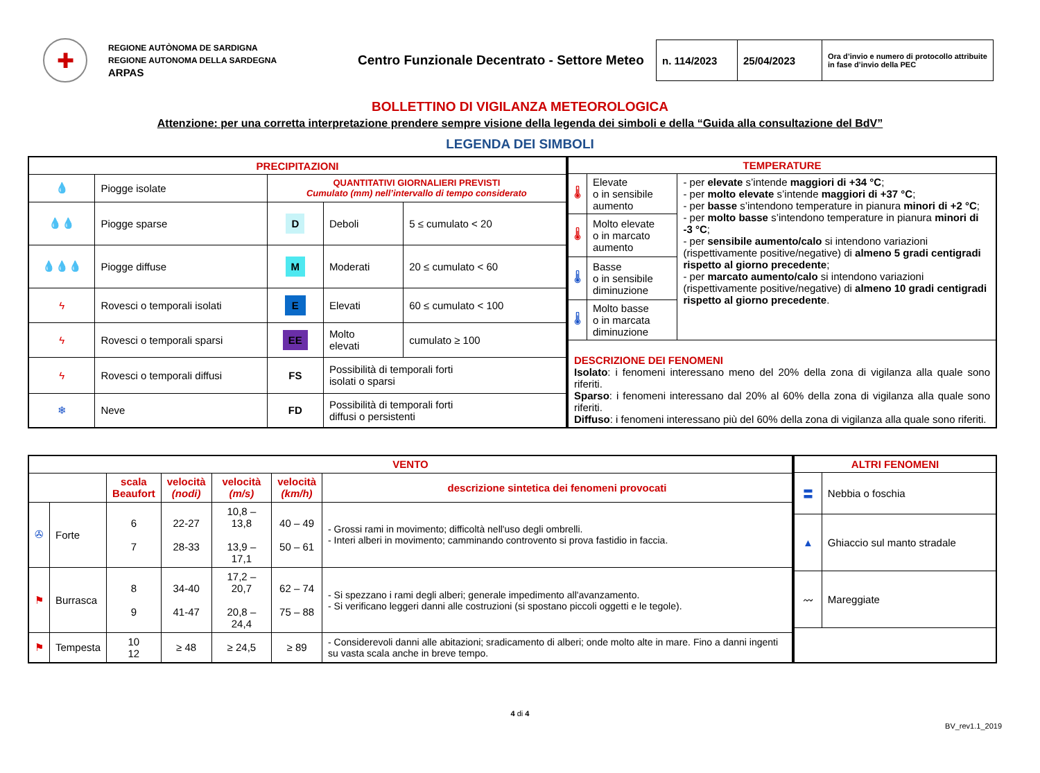✚
REGIONE AUTÒNOMA DE SARDIGNA
REGIONE AUTONOMA DELLA SARDEGNA
ARPAS
Centro Funzionale Decentrato - Settore Meteo
| n. 114/2023 | 25/04/2023 | Ora d’invio e numero di protocollo attribuite in fase d’invio della PEC |
BOLLETTINO DI VIGILANZA METEOROLOGICA
Attenzione: per una corretta interpretazione prendere sempre visione della legenda dei simboli e della “Guida alla consultazione del BdV”
LEGENDA DEI SIMBOLI
| PRECIPITAZIONI | | | | |
| --- | --- | --- | --- | --- |
| 💧 | Piogge isolate | QUANTITATIVI GIORNALIERI PREVISTI Cumulato (mm) nell’intervallo di tempo considerato | | |
| 💧💧 | Piogge sparse | D | Deboli | 5 ≤ cumulato < 20 |
| 💧💧💧 | Piogge diffuse | M | Moderati | 20 ≤ cumulato < 60 |
| ϟ | Rovesci o temporali isolati | E | Elevati | 60 ≤ cumulato < 100 |
| ϟ | Rovesci o temporali sparsi | EE | Molto elevati | cumulato ≥ 100 |
| ϟ | Rovesci o temporali diffusi | FS | Possibilità di temporali forti isolati o sparsi | |
| ❄ | Neve | FD | Possibilità di temporali forti diffusi o persistenti | |
| TEMPERATURE | | |
| --- | --- | --- |
| 🌡 | Elevate o in sensibile aumento | - per elevate s’intende maggiori di +34 °C ; - per molto elevate s’intende maggiori di +37 °C ; - per basse s’intendono temperature in pianura minori di +2 °C ; - per molto basse s’intendono temperature in pianura minori di -3 °C ; - per sensibile aumento/calo si intendono variazioni (rispettivamente positive/negative) di almeno 5 gradi centigradi rispetto al giorno precedente ; - per marcato aumento/calo si intendono variazioni (rispettivamente positive/negative) di almeno 10 gradi centigradi rispetto al giorno precedente . |
| 🌡 | Molto elevate o in marcato aumento | |
| 🌡 | Basse o in sensibile diminuzione | |
| 🌡 | Molto basse o in marcata diminuzione | |
| DESCRIZIONE DEI FENOMENI Isolato : i fenomeni interessano meno del 20% della zona di vigilanza alla quale sono riferiti. Sparso : i fenomeni interessano dal 20% al 60% della zona di vigilanza alla quale sono riferiti. Diffuso : i fenomeni interessano più del 60% della zona di vigilanza alla quale sono riferiti. | | |
| VENTO | | | | | | |
| --- | --- | --- | --- | --- | --- | --- |
| | | scala Beaufort | velocità (nodi) | velocità (m/s) | velocità (km/h) | descrizione sintetica dei fenomeni provocati |
| ✇ | Forte | 6 7 | 22-27 28-33 | 10,8 – 13,8 13,9 – 17,1 | 40 – 49 50 – 61 | - Grossi rami in movimento; difficoltà nell'uso degli ombrelli. - Interi alberi in movimento; camminando controvento si prova fastidio in faccia. |
| ⚑ | Burrasca | 8 9 | 34-40 41-47 | 17,2 – 20,7 20,8 – 24,4 | 62 – 74 75 – 88 | - Si spezzano i rami degli alberi; generale impedimento all'avanzamento. - Si verificano leggeri danni alle costruzioni (si spostano piccoli oggetti e le tegole). |
| ⚑ | Tempesta | 10 12 | ≥ 48 | ≥ 24,5 | ≥ 89 | - Considerevoli danni alle abitazioni; sradicamento di alberi; onde molto alte in mare. Fino a danni ingenti su vasta scala anche in breve tempo. |
| ALTRI FENOMENI | |
| --- | --- |
| 〓 | Nebbia o foschia |
| ▲ | Ghiaccio sul manto stradale |
| 〰 | Mareggiate |
4 di 4
BV_rev1.1_2019